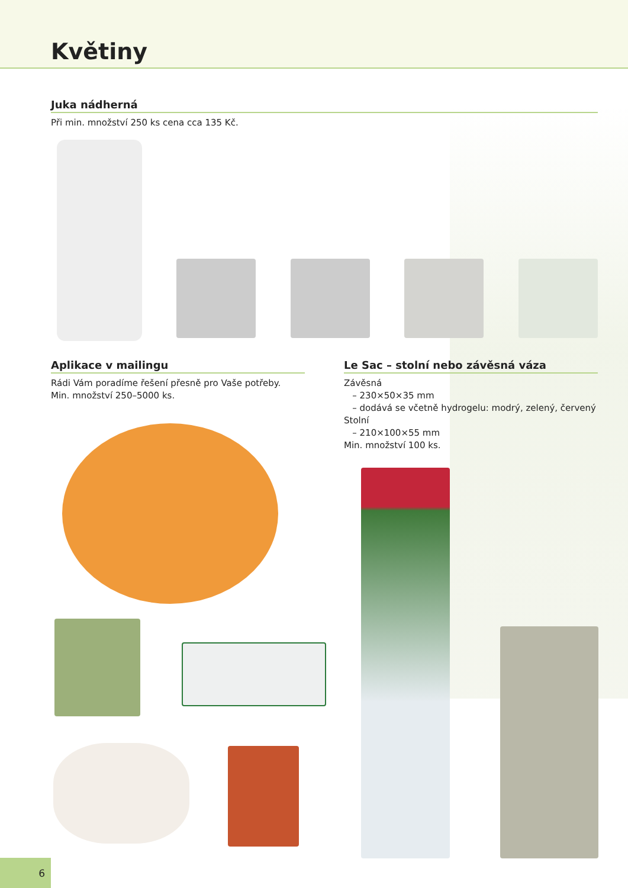Květiny
Juka nádherná
Při min. množství 250 ks cena cca 135 Kč.
Aplikace v mailingu
Rádi Vám poradíme řešení přesně pro Vaše potřeby.
Min. množství 250–5000 ks.
Le Sac – stolní nebo závěsná váza
Závěsná
– 230×50×35 mm
– dodává se včetně hydrogelu: modrý, zelený, červený
Stolní
– 210×100×55 mm
Min. množství 100 ks.
6